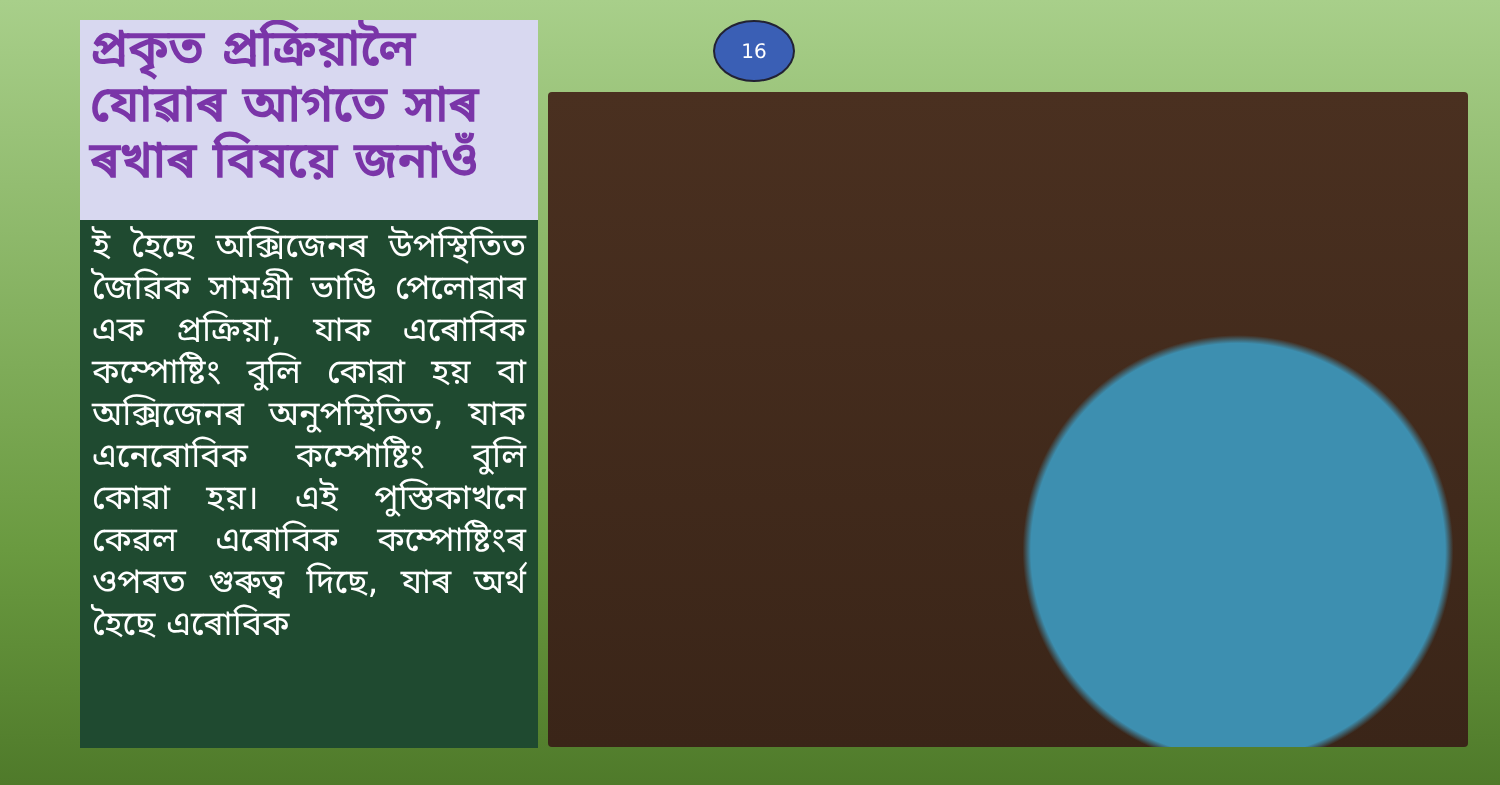প্ৰকৃত প্ৰক্ৰিয়ালৈ যোৱাৰ আগতে সাৰ ৰখাৰ বিষয়ে জনাওঁ
ই হৈছে অক্সিজেনৰ উপস্থিতিত জৈৱিক সামগ্ৰী ভাঙি পেলোৱাৰ এক প্ৰক্ৰিয়া, যাক এৰোবিক কম্পোষ্টিং বুলি কোৱা হয় বা অক্সিজেনৰ অনুপস্থিতিত, যাক এনেৰোবিক কম্পোষ্টিং বুলি কোৱা হয়। এই পুস্তিকাখনে কেৱল এৰোবিক কম্পোষ্টিংৰ ওপৰত গুৰুত্ব দিছে, যাৰ অৰ্থ হৈছে এৰোবিক
16